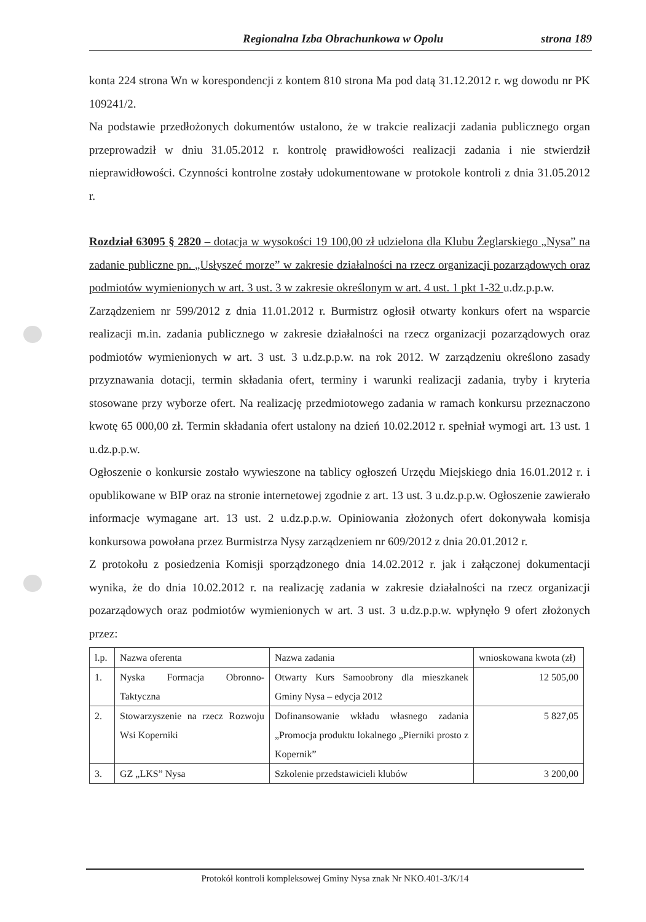Regionalna Izba Obrachunkowa w Opolu strona 189
konta 224 strona Wn w korespondencji z kontem 810 strona Ma pod datą 31.12.2012 r. wg dowodu nr PK 109241/2.
Na podstawie przedłożonych dokumentów ustalono, że w trakcie realizacji zadania publicznego organ przeprowadził w dniu 31.05.2012 r. kontrolę prawidłowości realizacji zadania i nie stwierdził nieprawidłowości. Czynności kontrolne zostały udokumentowane w protokole kontroli z dnia 31.05.2012 r.
Rozdział 63095 § 2820 – dotacja w wysokości 19 100,00 zł udzielona dla Klubu Żeglarskiego „Nysa” na zadanie publiczne pn. „Usłyszeć morze” w zakresie działalności na rzecz organizacji pozarządowych oraz podmiotów wymienionych w art. 3 ust. 3 w zakresie określonym w art. 4 ust. 1 pkt 1-32 u.dz.p.p.w.
Zarządzeniem nr 599/2012 z dnia 11.01.2012 r. Burmistrz ogłosił otwarty konkurs ofert na wsparcie realizacji m.in. zadania publicznego w zakresie działalności na rzecz organizacji pozarządowych oraz podmiotów wymienionych w art. 3 ust. 3 u.dz.p.p.w. na rok 2012. W zarządzeniu określono zasady przyznawania dotacji, termin składania ofert, terminy i warunki realizacji zadania, tryby i kryteria stosowane przy wyborze ofert. Na realizację przedmiotowego zadania w ramach konkursu przeznaczono kwotę 65 000,00 zł. Termin składania ofert ustalony na dzień 10.02.2012 r. spełniał wymogi art. 13 ust. 1 u.dz.p.p.w.
Ogłoszenie o konkursie zostało wywieszone na tablicy ogłoszeń Urzędu Miejskiego dnia 16.01.2012 r. i opublikowane w BIP oraz na stronie internetowej zgodnie z art. 13 ust. 3 u.dz.p.p.w. Ogłoszenie zawierało informacje wymagane art. 13 ust. 2 u.dz.p.p.w. Opiniowania złożonych ofert dokonywała komisja konkursowa powołana przez Burmistrza Nysy zarządzeniem nr 609/2012 z dnia 20.01.2012 r.
Z protokołu z posiedzenia Komisji sporządzonego dnia 14.02.2012 r. jak i załączonej dokumentacji wynika, że do dnia 10.02.2012 r. na realizację zadania w zakresie działalności na rzecz organizacji pozarządowych oraz podmiotów wymienionych w art. 3 ust. 3 u.dz.p.p.w. wpłynęło 9 ofert złożonych przez:
| l.p. | Nazwa oferenta | Nazwa zadania | wnioskowana kwota (zł) |
| 1. | Nyska Formacja Obronno-Taktyczna | Otwarty Kurs Samoobrony dla mieszkanek Gminy Nysa – edycja 2012 | 12 505,00 |
| 2. | Stowarzyszenie na rzecz Rozwoju Wsi Koperniki | Dofinansowanie wkładu własnego zadania „Promocja produktu lokalnego „Pierniki prosto z Kopernik” | 5 827,05 |
| 3. | GZ „LKS” Nysa | Szkolenie przedstawicieli klubów | 3 200,00 |
Protokół kontroli kompleksowej Gminy Nysa znak Nr NKO.401-3/K/14